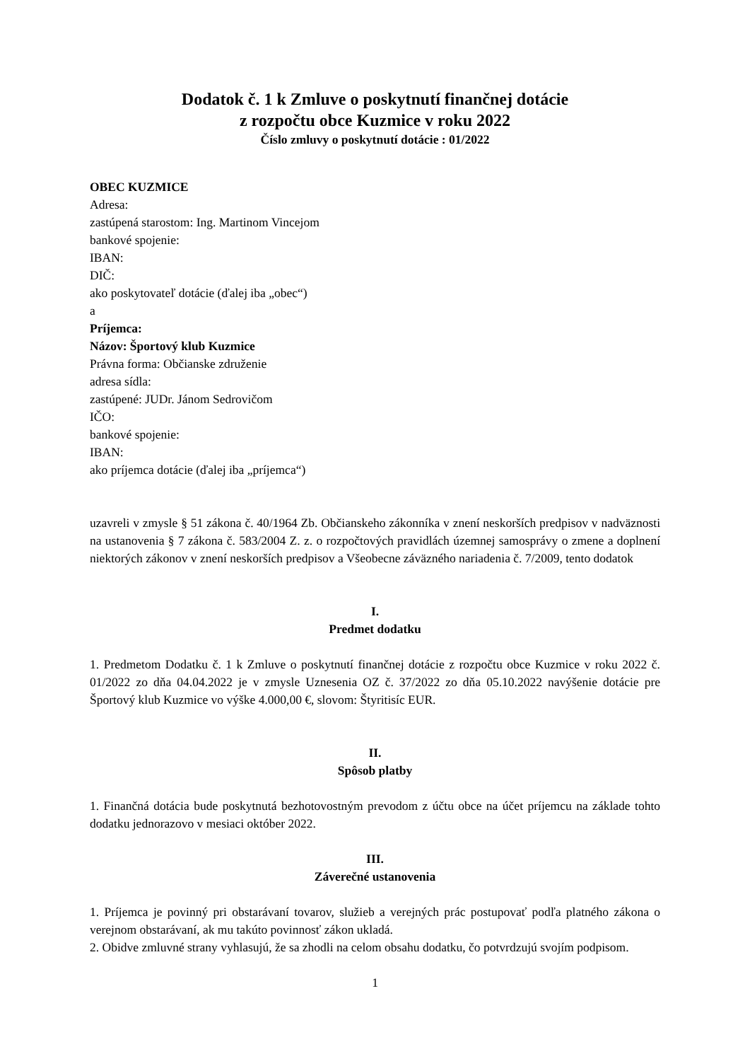Dodatok č. 1 k Zmluve o poskytnutí finančnej dotácie
z rozpočtu obce Kuzmice v roku 2022
Číslo zmluvy o poskytnutí dotácie : 01/2022
OBEC KUZMICE
Adresa:
zastúpená starostom: Ing. Martinom Vincejom
bankové spojenie:
IBAN:
DIČ:
ako poskytovateľ dotácie (ďalej iba „obec“)
a
Príjemca:
Názov: Športový klub Kuzmice
Právna forma: Občianske združenie
adresa sídla:
zastúpené: JUDr. Jánom Sedrovičom
IČO:
bankové spojenie:
IBAN:
ako príjemca dotácie (ďalej iba „príjemca“)
uzavreli v zmysle § 51 zákona č. 40/1964 Zb. Občianskeho zákonníka v znení neskorších predpisov v nadväznosti na ustanovenia § 7 zákona č. 583/2004 Z. z. o rozpočtových pravidlách územnej samosprávy o zmene a doplnení niektorých zákonov v znení neskorších predpisov a Všeobecne záväzného nariadenia č. 7/2009, tento dodatok
I.
Predmet dodatku
1. Predmetom Dodatku č. 1 k Zmluve o poskytnutí finančnej dotácie z rozpočtu obce Kuzmice v roku 2022 č. 01/2022 zo dňa 04.04.2022 je v zmysle Uznesenia OZ č. 37/2022 zo dňa 05.10.2022 navýšenie dotácie pre Športový klub Kuzmice vo výške 4.000,00 €, slovom: Štyritisíc EUR.
II.
Spôsob platby
1. Finančná dotácia bude poskytnutá bezhotovostným prevodom z účtu obce na účet príjemcu na základe tohto dodatku jednorazovo v mesiaci október 2022.
III.
Záverečné ustanovenia
1. Príjemca je povinný pri obstarávaní tovarov, služieb a verejných prác postupovať podľa platného zákona o verejnom obstarávaní, ak mu takúto povinnosť zákon ukladá.
2. Obidve zmluvné strany vyhlasujú, že sa zhodli na celom obsahu dodatku, čo potvrdzujú svojím podpisom.
1